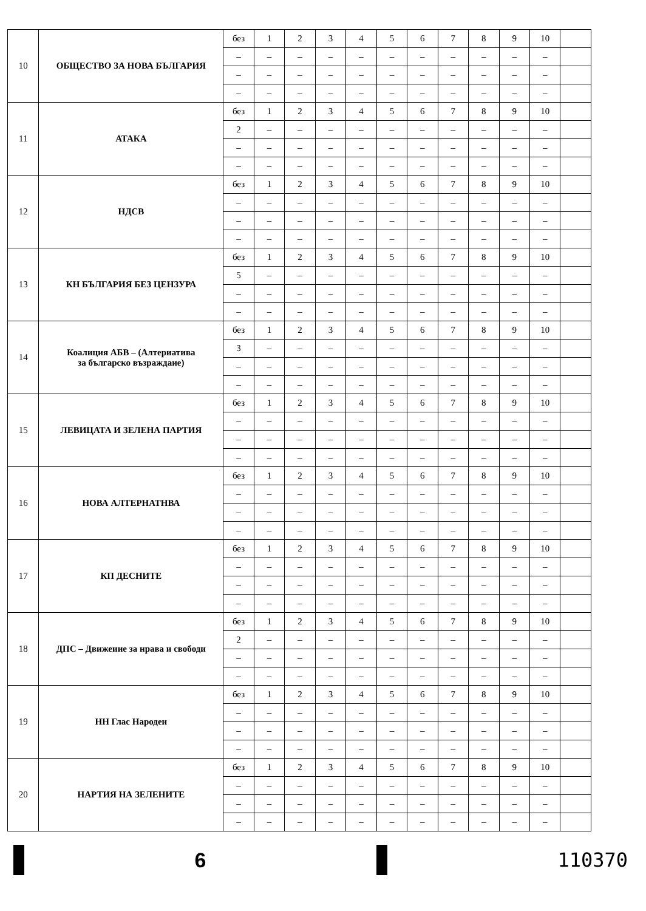| 10 | ОБЩЕСТВО ЗА НОВА БЪЛГАРИЯ | без | 1 | 2 | 3 | 4 | 5 | 6 | 7 | 8 | 9 | 10 | |
| | | – | – | – | – | – | – | – | – | – | – | – | |
| | | – | – | – | – | – | – | – | – | – | – | – | |
| | | – | – | – | – | – | – | – | – | – | – | – | |
| 11 | АТАКА | без | 1 | 2 | 3 | 4 | 5 | 6 | 7 | 8 | 9 | 10 | |
| | | 2 | – | – | – | – | – | – | – | – | – | – | |
| | | – | – | – | – | – | – | – | – | – | – | – | |
| | | – | – | – | – | – | – | – | – | – | – | – | |
| 12 | НДСВ | без | 1 | 2 | 3 | 4 | 5 | 6 | 7 | 8 | 9 | 10 | |
| | | – | – | – | – | – | – | – | – | – | – | – | |
| | | – | – | – | – | – | – | – | – | – | – | – | |
| | | – | – | – | – | – | – | – | – | – | – | – | |
| 13 | КН БЪЛГАРИЯ БЕЗ ЦЕНЗУРА | без | 1 | 2 | 3 | 4 | 5 | 6 | 7 | 8 | 9 | 10 | |
| | | 5 | – | – | – | – | – | – | – | – | – | – | |
| | | – | – | – | – | – | – | – | – | – | – | – | |
| | | – | – | – | – | – | – | – | – | – | – | – | |
| 14 | Коалиция АБВ – (Алтериатива за българско възраждаие) | без | 1 | 2 | 3 | 4 | 5 | 6 | 7 | 8 | 9 | 10 | |
| | | 3 | – | – | – | – | – | – | – | – | – | – | |
| | | – | – | – | – | – | – | – | – | – | – | – | |
| | | – | – | – | – | – | – | – | – | – | – | – | |
| 15 | ЛЕВИЦАТА И ЗЕЛЕНА ПАРТИЯ | без | 1 | 2 | 3 | 4 | 5 | 6 | 7 | 8 | 9 | 10 | |
| | | – | – | – | – | – | – | – | – | – | – | – | |
| | | – | – | – | – | – | – | – | – | – | – | – | |
| | | – | – | – | – | – | – | – | – | – | – | – | |
| 16 | НОВА АЛТЕРНАТНВА | без | 1 | 2 | 3 | 4 | 5 | 6 | 7 | 8 | 9 | 10 | |
| | | – | – | – | – | – | – | – | – | – | – | – | |
| | | – | – | – | – | – | – | – | – | – | – | – | |
| | | – | – | – | – | – | – | – | – | – | – | – | |
| 17 | КП ДЕСНИТЕ | без | 1 | 2 | 3 | 4 | 5 | 6 | 7 | 8 | 9 | 10 | |
| | | – | – | – | – | – | – | – | – | – | – | – | |
| | | – | – | – | – | – | – | – | – | – | – | – | |
| | | – | – | – | – | – | – | – | – | – | – | – | |
| 18 | ДПС – Движеиие за нрава и свободи | без | 1 | 2 | 3 | 4 | 5 | 6 | 7 | 8 | 9 | 10 | |
| | | 2 | – | – | – | – | – | – | – | – | – | – | |
| | | – | – | – | – | – | – | – | – | – | – | – | |
| | | – | – | – | – | – | – | – | – | – | – | – | |
| 19 | НН Глас Народеи | без | 1 | 2 | 3 | 4 | 5 | 6 | 7 | 8 | 9 | 10 | |
| | | – | – | – | – | – | – | – | – | – | – | – | |
| | | – | – | – | – | – | – | – | – | – | – | – | |
| | | – | – | – | – | – | – | – | – | – | – | – | |
| 20 | НАРТИЯ НА ЗЕЛЕНИТЕ | без | 1 | 2 | 3 | 4 | 5 | 6 | 7 | 8 | 9 | 10 | |
| | | – | – | – | – | – | – | – | – | – | – | – | |
| | | – | – | – | – | – | – | – | – | – | – | – | |
| | | – | – | – | – | – | – | – | – | – | – | – | |
6 110370